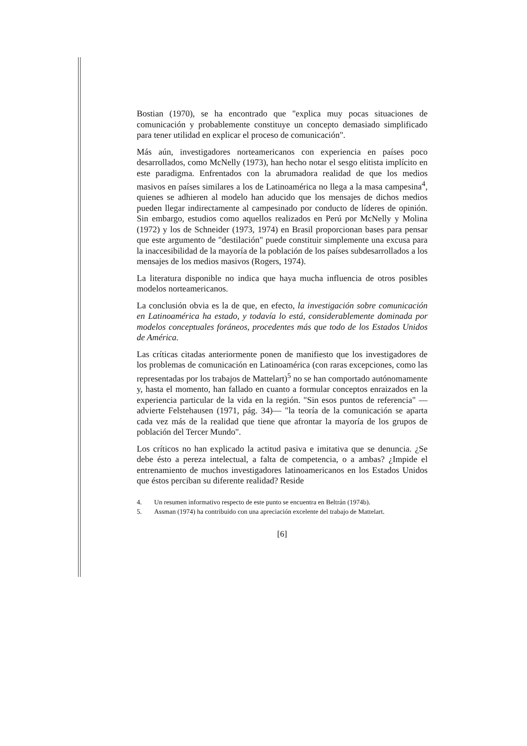Bostian (1970), se ha encontrado que "explica muy pocas situaciones de comunicación y probablemente constituye un concepto demasiado simplificado para tener utilidad en explicar el proceso de comunicación".
Más aún, investigadores norteamericanos con experiencia en países poco desarrollados, como McNelly (1973), han hecho notar el sesgo elitista implícito en este paradigma. Enfrentados con la abrumadora realidad de que los medios masivos en países similares a los de Latinoamérica no llega a la masa campesina<sup>4</sup>, quienes se adhieren al modelo han aducido que los mensajes de dichos medios pueden llegar indirectamente al campesinado por conducto de líderes de opinión. Sin embargo, estudios como aquellos realizados en Perú por McNelly y Molina (1972) y los de Schneider (1973, 1974) en Brasil proporcionan bases para pensar que este argumento de "destilación" puede constituir simplemente una excusa para la inaccesibilidad de la mayoría de la población de los países subdesarrollados a los mensajes de los medios masivos (Rogers, 1974).
La literatura disponible no indica que haya mucha influencia de otros posibles modelos norteamericanos.
La conclusión obvia es la de que, en efecto, la investigación sobre comunicación en Latinoamérica ha estado, y todavía lo está, considerablemente dominada por modelos conceptuales foráneos, procedentes más que todo de los Estados Unidos de América.
Las críticas citadas anteriormente ponen de manifiesto que los investigadores de los problemas de comunicación en Latinoamérica (con raras excepciones, como las representadas por los trabajos de Mattelart)<sup>5</sup> no se han comportado autónomamente y, hasta el momento, han fallado en cuanto a formular conceptos enraizados en la experiencia particular de la vida en la región. "Sin esos puntos de referencia" —advierte Felstehausen (1971, pág. 34)— "la teoría de la comunicación se aparta cada vez más de la realidad que tiene que afrontar la mayoría de los grupos de población del Tercer Mundo".
Los críticos no han explicado la actitud pasiva e imitativa que se denuncia. ¿Se debe ésto a pereza intelectual, a falta de competencia, o a ambas? ¿Impide el entrenamiento de muchos investigadores latinoamericanos en los Estados Unidos que éstos perciban su diferente realidad? Reside
4. Un resumen informativo respecto de este punto se encuentra en Beltrán (1974b).
5. Assman (1974) ha contribuido con una apreciación excelente del trabajo de Mattelart.
[6]